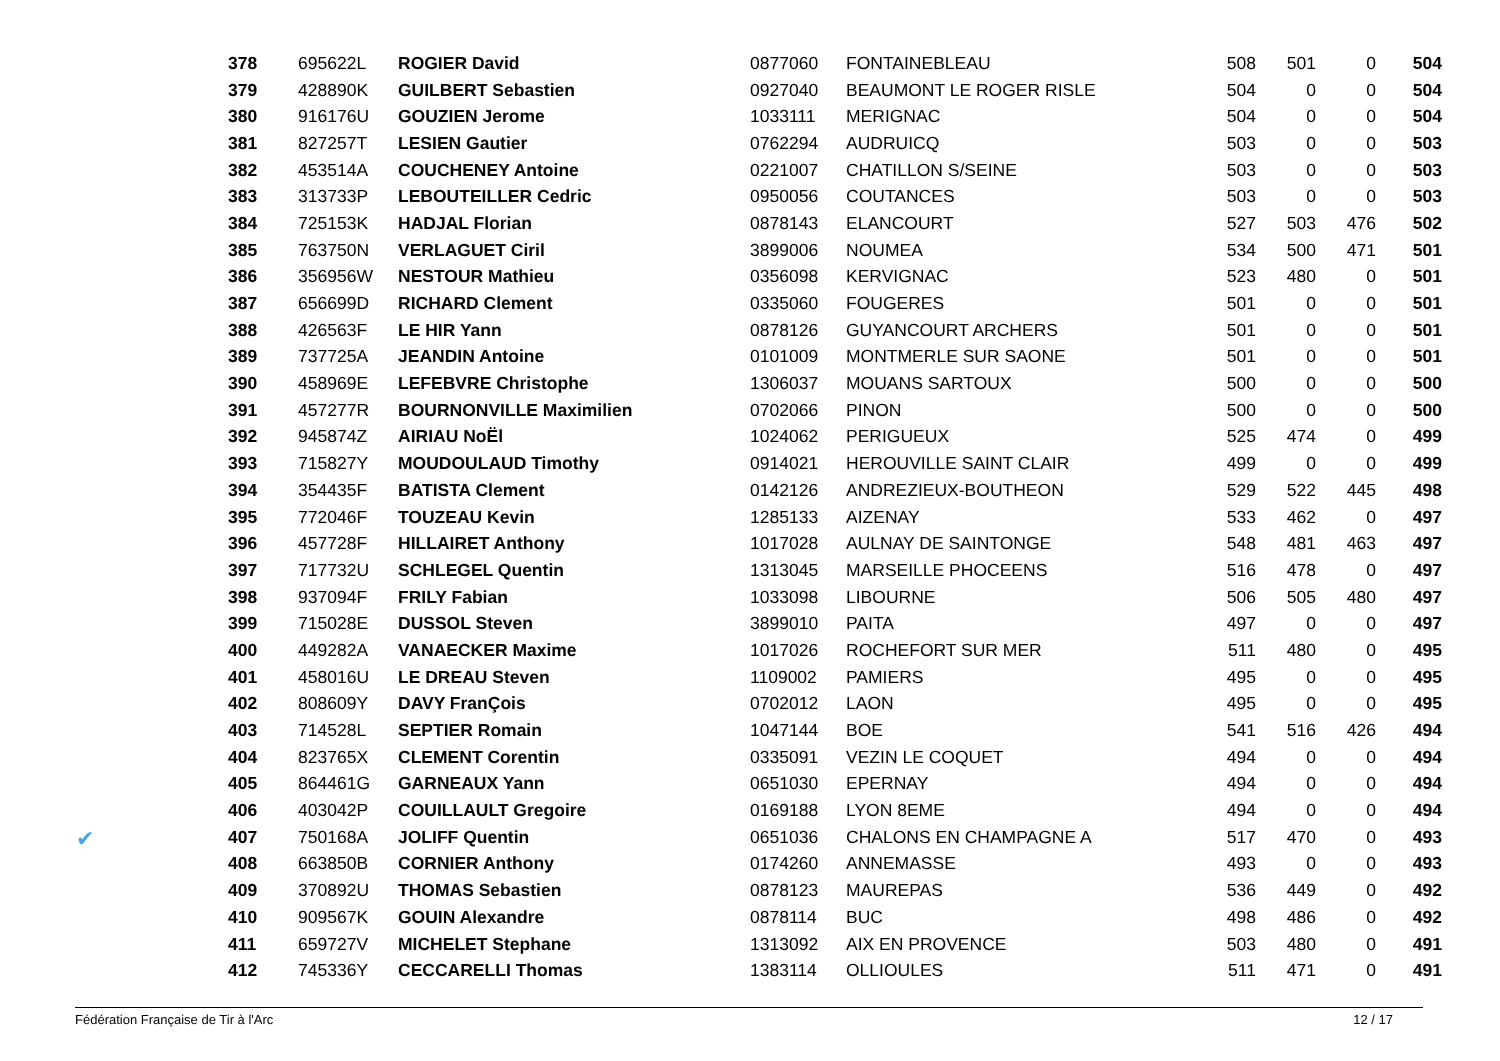✔
| 378 | 695622L | ROGIER David | 0877060 | FONTAINEBLEAU | 508 | 501 | 0 | 504 |
| 379 | 428890K | GUILBERT Sebastien | 0927040 | BEAUMONT LE ROGER RISLE | 504 | 0 | 0 | 504 |
| 380 | 916176U | GOUZIEN Jerome | 1033111 | MERIGNAC | 504 | 0 | 0 | 504 |
| 381 | 827257T | LESIEN Gautier | 0762294 | AUDRUICQ | 503 | 0 | 0 | 503 |
| 382 | 453514A | COUCHENEY Antoine | 0221007 | CHATILLON S/SEINE | 503 | 0 | 0 | 503 |
| 383 | 313733P | LEBOUTEILLER Cedric | 0950056 | COUTANCES | 503 | 0 | 0 | 503 |
| 384 | 725153K | HADJAL Florian | 0878143 | ELANCOURT | 527 | 503 | 476 | 502 |
| 385 | 763750N | VERLAGUET Ciril | 3899006 | NOUMEA | 534 | 500 | 471 | 501 |
| 386 | 356956W | NESTOUR Mathieu | 0356098 | KERVIGNAC | 523 | 480 | 0 | 501 |
| 387 | 656699D | RICHARD Clement | 0335060 | FOUGERES | 501 | 0 | 0 | 501 |
| 388 | 426563F | LE HIR Yann | 0878126 | GUYANCOURT ARCHERS | 501 | 0 | 0 | 501 |
| 389 | 737725A | JEANDIN Antoine | 0101009 | MONTMERLE SUR SAONE | 501 | 0 | 0 | 501 |
| 390 | 458969E | LEFEBVRE Christophe | 1306037 | MOUANS SARTOUX | 500 | 0 | 0 | 500 |
| 391 | 457277R | BOURNONVILLE Maximilien | 0702066 | PINON | 500 | 0 | 0 | 500 |
| 392 | 945874Z | AIRIAU NoËl | 1024062 | PERIGUEUX | 525 | 474 | 0 | 499 |
| 393 | 715827Y | MOUDOULAUD Timothy | 0914021 | HEROUVILLE SAINT CLAIR | 499 | 0 | 0 | 499 |
| 394 | 354435F | BATISTA Clement | 0142126 | ANDREZIEUX-BOUTHEON | 529 | 522 | 445 | 498 |
| 395 | 772046F | TOUZEAU Kevin | 1285133 | AIZENAY | 533 | 462 | 0 | 497 |
| 396 | 457728F | HILLAIRET Anthony | 1017028 | AULNAY DE SAINTONGE | 548 | 481 | 463 | 497 |
| 397 | 717732U | SCHLEGEL Quentin | 1313045 | MARSEILLE PHOCEENS | 516 | 478 | 0 | 497 |
| 398 | 937094F | FRILY Fabian | 1033098 | LIBOURNE | 506 | 505 | 480 | 497 |
| 399 | 715028E | DUSSOL Steven | 3899010 | PAITA | 497 | 0 | 0 | 497 |
| 400 | 449282A | VANAECKER Maxime | 1017026 | ROCHEFORT SUR MER | 511 | 480 | 0 | 495 |
| 401 | 458016U | LE DREAU Steven | 1109002 | PAMIERS | 495 | 0 | 0 | 495 |
| 402 | 808609Y | DAVY FranÇois | 0702012 | LAON | 495 | 0 | 0 | 495 |
| 403 | 714528L | SEPTIER Romain | 1047144 | BOE | 541 | 516 | 426 | 494 |
| 404 | 823765X | CLEMENT Corentin | 0335091 | VEZIN LE COQUET | 494 | 0 | 0 | 494 |
| 405 | 864461G | GARNEAUX Yann | 0651030 | EPERNAY | 494 | 0 | 0 | 494 |
| 406 | 403042P | COUILLAULT Gregoire | 0169188 | LYON 8EME | 494 | 0 | 0 | 494 |
| 407 | 750168A | JOLIFF Quentin | 0651036 | CHALONS EN CHAMPAGNE A | 517 | 470 | 0 | 493 |
| 408 | 663850B | CORNIER Anthony | 0174260 | ANNEMASSE | 493 | 0 | 0 | 493 |
| 409 | 370892U | THOMAS Sebastien | 0878123 | MAUREPAS | 536 | 449 | 0 | 492 |
| 410 | 909567K | GOUIN Alexandre | 0878114 | BUC | 498 | 486 | 0 | 492 |
| 411 | 659727V | MICHELET Stephane | 1313092 | AIX EN PROVENCE | 503 | 480 | 0 | 491 |
| 412 | 745336Y | CECCARELLI Thomas | 1383114 | OLLIOULES | 511 | 471 | 0 | 491 |
Fédération Française de Tir à l'Arc 12 / 17